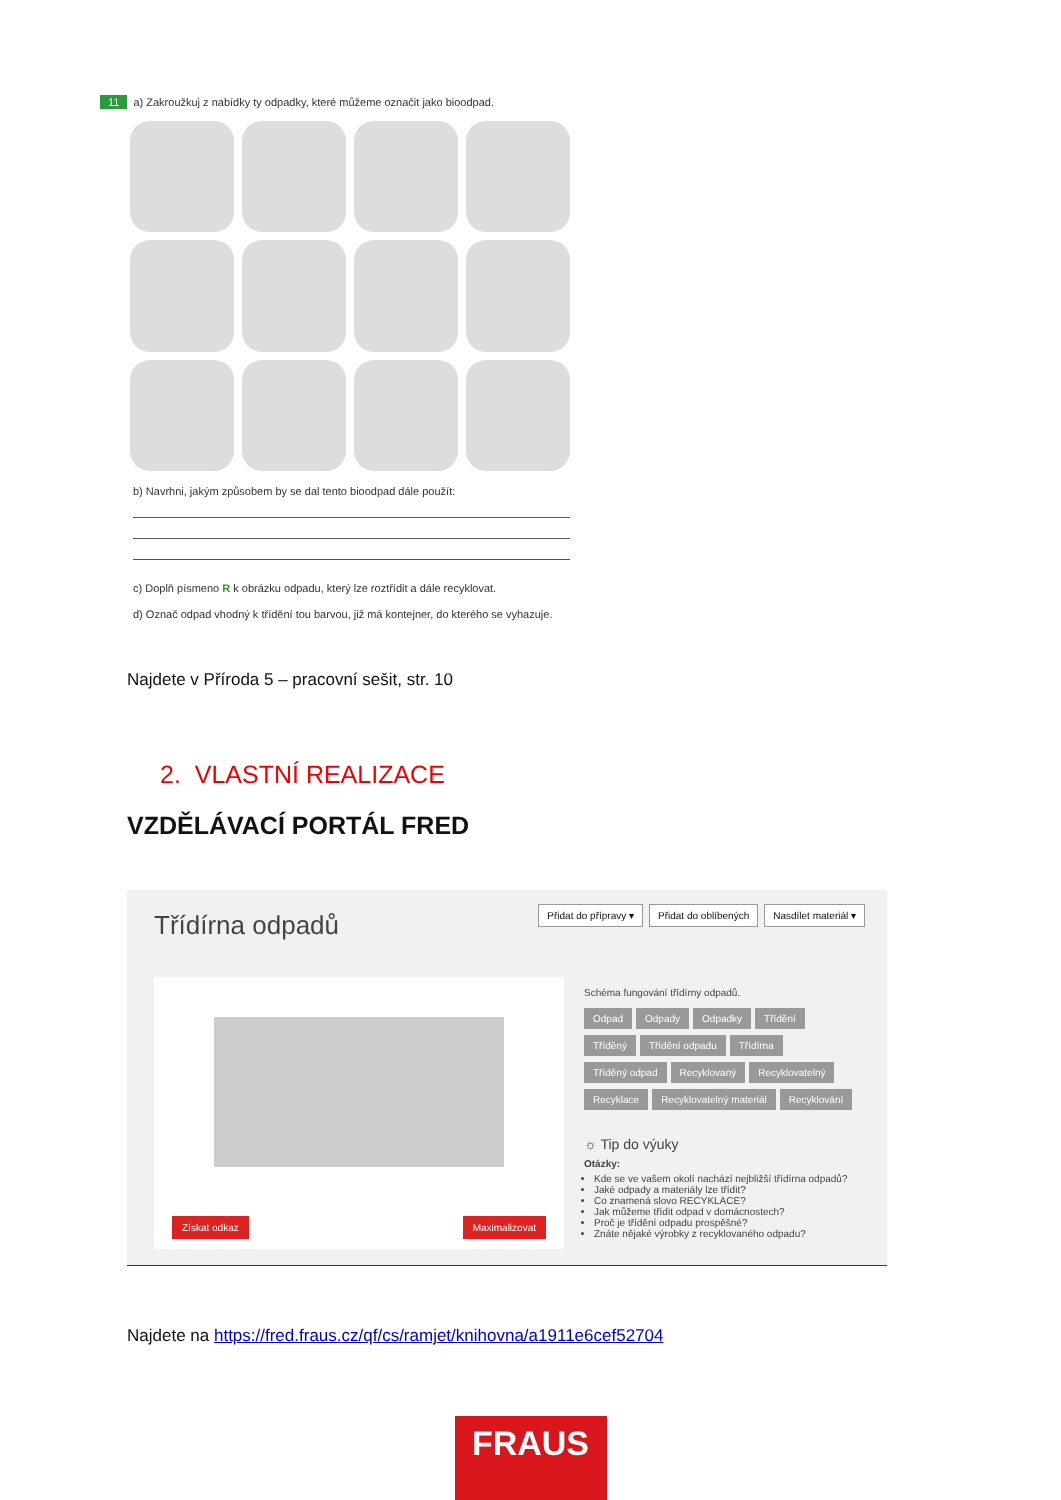11 a) Zakroužkuj z nabídky ty odpadky, které můžeme označit jako bioodpad.
b) Navrhni, jakým způsobem by se dal tento bioodpad dále použít:
c) Doplň písmeno R k obrázku odpadu, který lze roztřídit a dále recyklovat.
d) Označ odpad vhodný k třídění tou barvou, již má kontejner, do kterého se vyhazuje.
Najdete v Příroda 5 – pracovní sešit, str. 10
2. VLASTNÍ REALIZACE
VZDĚLÁVACÍ PORTÁL FRED
Třídírna odpadů Přidat do přípravy ▾ Přidat do oblíbených Nasdílet materiál ▾
Získat odkaz Maximalizovat
Schéma fungování třídírny odpadů.
Odpad Odpady Odpadky Třídění Tříděný Třídění odpadu Třídírna Tříděný odpad Recyklovaný Recyklovatelný Recyklace Recyklovatelný materiál Recyklování
☼ Tip do výuky
Otázky:
Kde se ve vašem okolí nachází nejbližší třídírna odpadů?
Jaké odpady a materiály lze třídit?
Co znamená slovo RECYKLACE?
Jak můžeme třídit odpad v domácnostech?
Proč je třídění odpadu prospěšné?
Znáte nějaké výrobky z recyklovaného odpadu?
Najdete na https://fred.fraus.cz/qf/cs/ramjet/knihovna/a1911e6cef52704
FRAUS